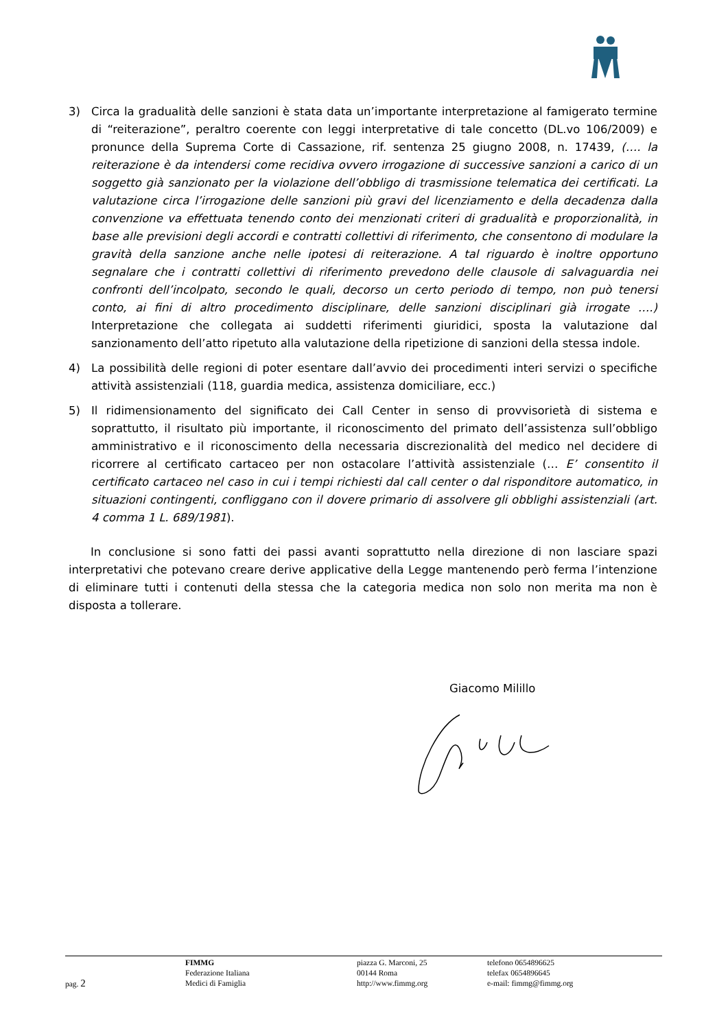3) Circa la gradualità delle sanzioni è stata data un’importante interpretazione al famigerato termine di “reiterazione”, peraltro coerente con leggi interpretative di tale concetto (DL.vo 106/2009) e pronunce della Suprema Corte di Cassazione, rif. sentenza 25 giugno 2008, n. 17439, (…. la reiterazione è da intendersi come recidiva ovvero irrogazione di successive sanzioni a carico di un soggetto già sanzionato per la violazione dell’obbligo di trasmissione telematica dei certificati. La valutazione circa l’irrogazione delle sanzioni più gravi del licenziamento e della decadenza dalla convenzione va effettuata tenendo conto dei menzionati criteri di gradualità e proporzionalità, in base alle previsioni degli accordi e contratti collettivi di riferimento, che consentono di modulare la gravità della sanzione anche nelle ipotesi di reiterazione. A tal riguardo è inoltre opportuno segnalare che i contratti collettivi di riferimento prevedono delle clausole di salvaguardia nei confronti dell’incolpato, secondo le quali, decorso un certo periodo di tempo, non può tenersi conto, ai fini di altro procedimento disciplinare, delle sanzioni disciplinari già irrogate ….) Interpretazione che collegata ai suddetti riferimenti giuridici, sposta la valutazione dal sanzionamento dell’atto ripetuto alla valutazione della ripetizione di sanzioni della stessa indole.
4) La possibilità delle regioni di poter esentare dall’avvio dei procedimenti interi servizi o specifiche attività assistenziali (118, guardia medica, assistenza domiciliare, ecc.)
5) Il ridimensionamento del significato dei Call Center in senso di provvisorietà di sistema e soprattutto, il risultato più importante, il riconoscimento del primato dell’assistenza sull’obbligo amministrativo e il riconoscimento della necessaria discrezionalità del medico nel decidere di ricorrere al certificato cartaceo per non ostacolare l’attività assistenziale (… E’ consentito il certificato cartaceo nel caso in cui i tempi richiesti dal call center o dal risponditore automatico, in situazioni contingenti, confliggano con il dovere primario di assolvere gli obblighi assistenziali (art. 4 comma 1 L. 689/1981).
In conclusione si sono fatti dei passi avanti soprattutto nella direzione di non lasciare spazi interpretativi che potevano creare derive applicative della Legge mantenendo però ferma l’intenzione di eliminare tutti i contenuti della stessa che la categoria medica non solo non merita ma non è disposta a tollerare.
Giacomo Milillo
pag. 2
FIMMG
Federazione Italiana
Medici di Famiglia
piazza G. Marconi, 25
00144 Roma
http://www.fimmg.org
telefono 0654896625
telefax 0654896645
e-mail: fimmg@fimmg.org